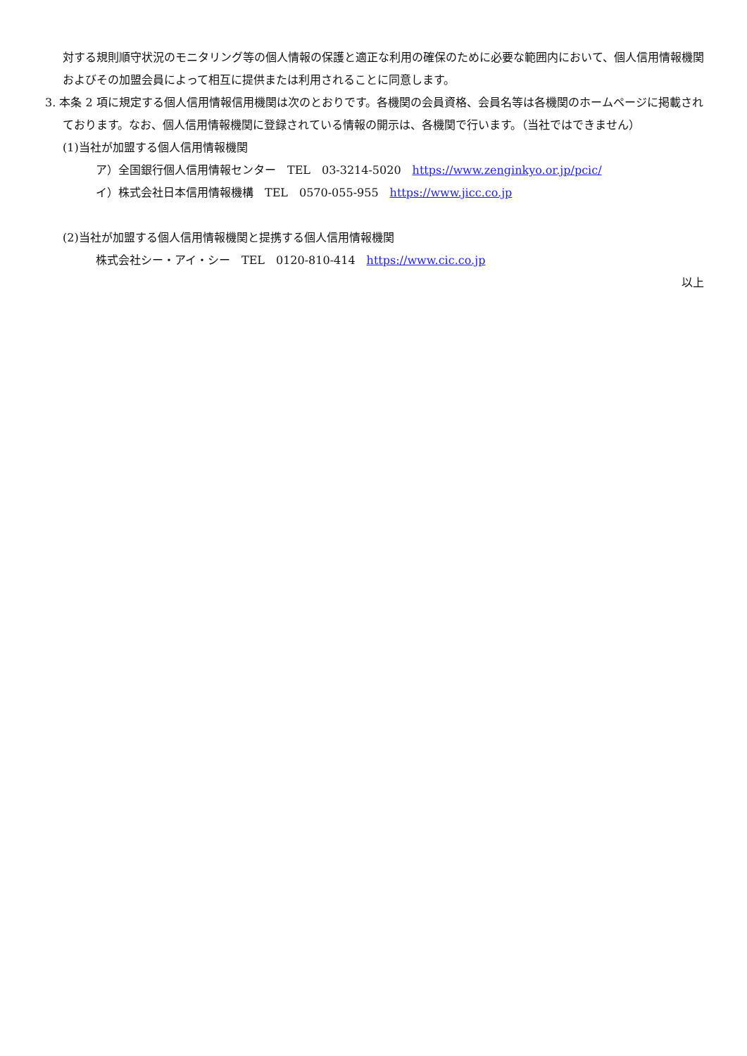対する規則順守状況のモニタリング等の個人情報の保護と適正な利用の確保のために必要な範囲内において、個人信用情報機関およびその加盟会員によって相互に提供または利用されることに同意します。
3. 本条 2 項に規定する個人信用情報信用機関は次のとおりです。各機関の会員資格、会員名等は各機関のホームページに掲載されております。なお、個人信用情報機関に登録されている情報の開示は、各機関で行います。（当社ではできません）
(1)当社が加盟する個人信用情報機関
ア）全国銀行個人信用情報センター　TEL　03-3214-5020　https://www.zenginkyo.or.jp/pcic/
イ）株式会社日本信用情報機構　TEL　0570-055-955　https://www.jicc.co.jp
(2)当社が加盟する個人信用情報機関と提携する個人信用情報機関
株式会社シー・アイ・シー　TEL　0120-810-414　https://www.cic.co.jp
以上